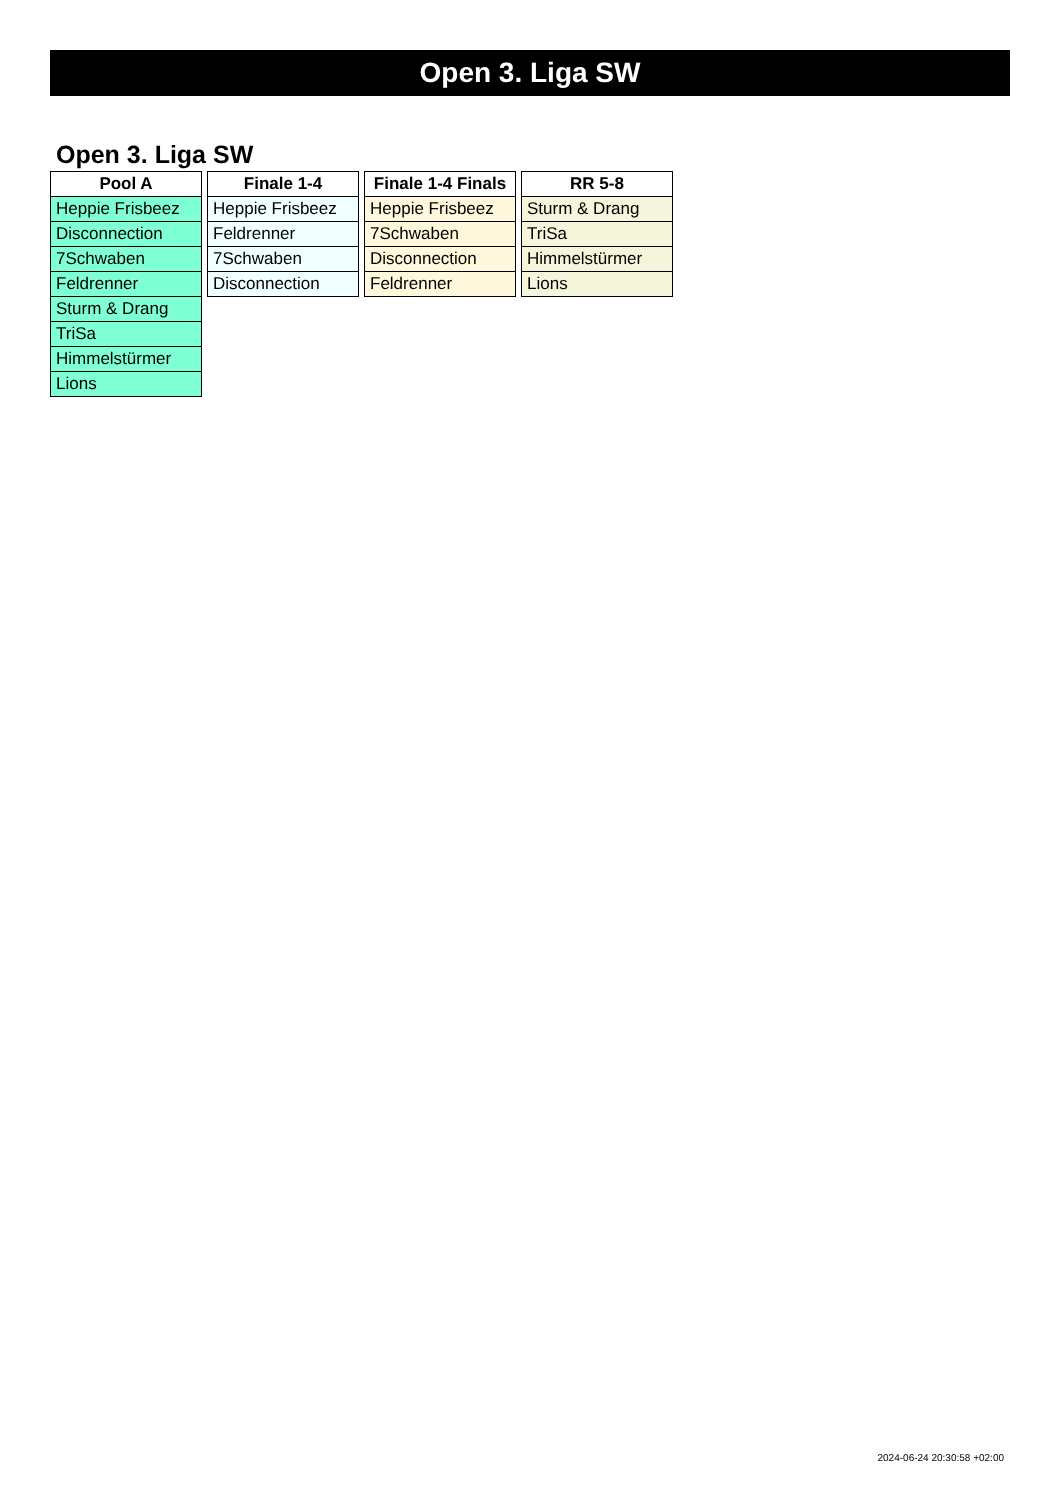Open 3. Liga SW
Open 3. Liga SW
| Pool A |
| --- |
| Heppie Frisbeez |
| Disconnection |
| 7Schwaben |
| Feldrenner |
| Sturm & Drang |
| TriSa |
| Himmelstürmer |
| Lions |
| Finale 1-4 |
| --- |
| Heppie Frisbeez |
| Feldrenner |
| 7Schwaben |
| Disconnection |
| Finale 1-4 Finals |
| --- |
| Heppie Frisbeez |
| 7Schwaben |
| Disconnection |
| Feldrenner |
| RR 5-8 |
| --- |
| Sturm & Drang |
| TriSa |
| Himmelstürmer |
| Lions |
2024-06-24 20:30:58 +02:00